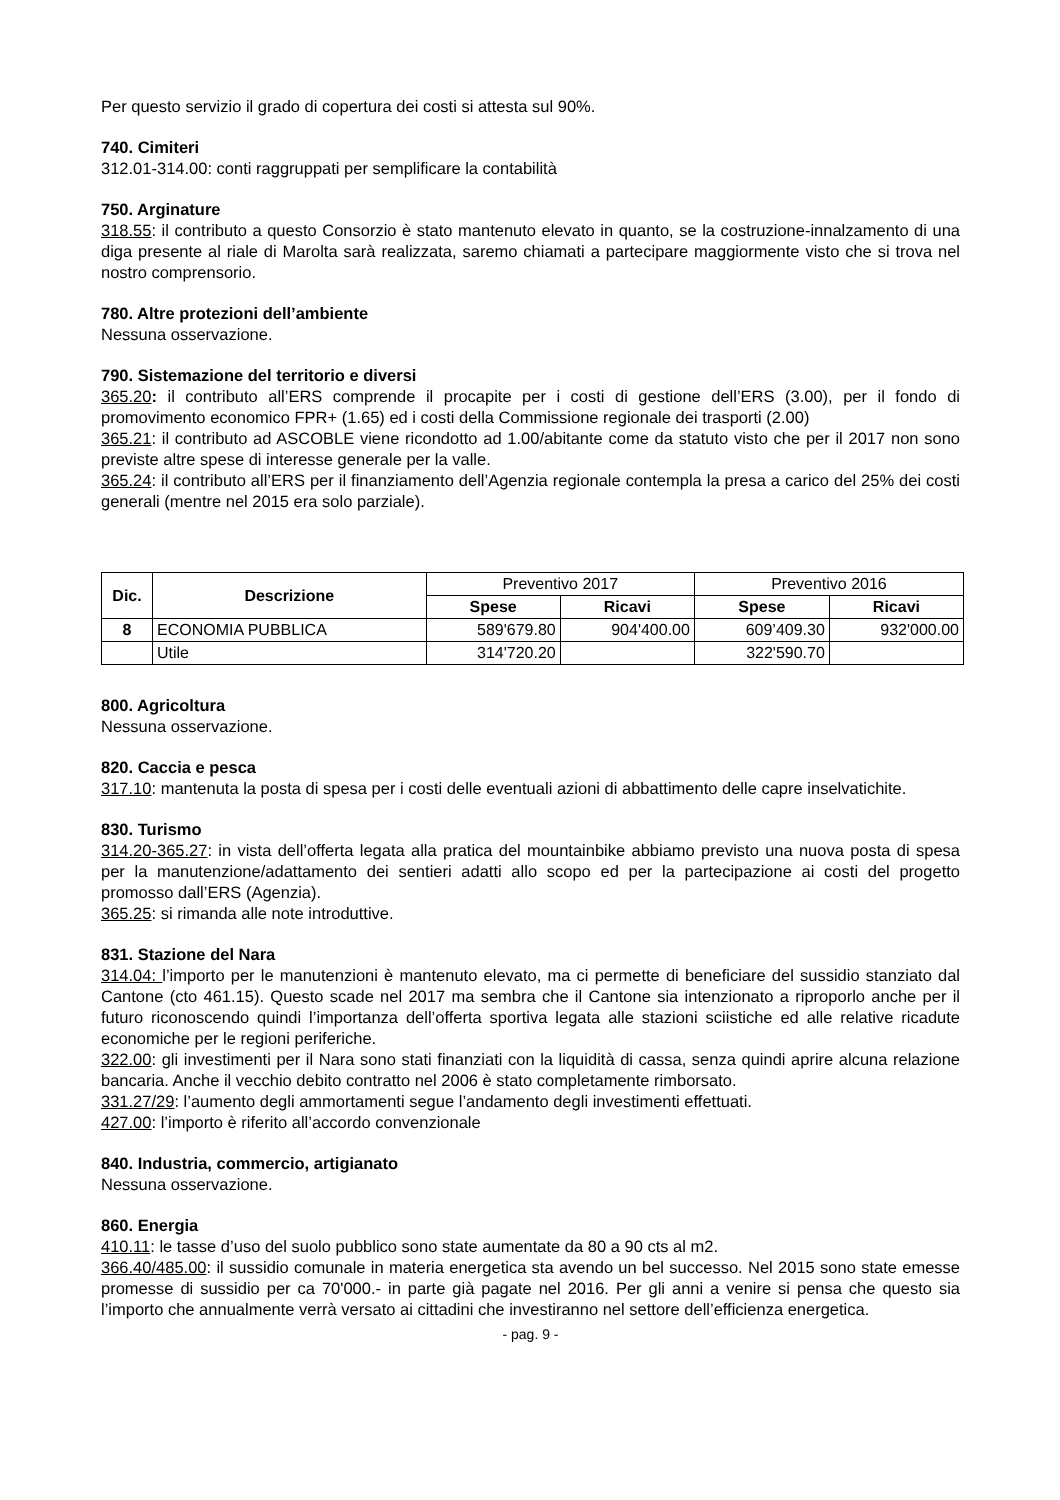Per questo servizio il grado di copertura dei costi si attesta sul 90%.
740. Cimiteri
312.01-314.00: conti raggruppati per semplificare la contabilità
750. Arginature
318.55: il contributo a questo Consorzio è stato mantenuto elevato in quanto, se la costruzione-innalzamento di una diga presente al riale di Marolta sarà realizzata, saremo chiamati a partecipare maggiormente visto che si trova nel nostro comprensorio.
780. Altre protezioni dell’ambiente
Nessuna osservazione.
790. Sistemazione del territorio e diversi
365.20: il contributo all’ERS comprende il procapite per i costi di gestione dell’ERS (3.00), per il fondo di promovimento economico FPR+ (1.65) ed i costi della Commissione regionale dei trasporti (2.00)
365.21: il contributo ad ASCOBLE viene ricondotto ad 1.00/abitante come da statuto visto che per il 2017 non sono previste altre spese di interesse generale per la valle.
365.24: il contributo all’ERS per il finanziamento dell’Agenzia regionale contempla la presa a carico del 25% dei costi generali (mentre nel 2015 era solo parziale).
| Dic. | Descrizione | Preventivo 2017 | | Preventivo 2016 | |
| --- | --- | --- | --- | --- | --- |
| | | Spese | Ricavi | Spese | Ricavi |
| 8 | ECONOMIA PUBBLICA | 589'679.80 | 904'400.00 | 609’409.30 | 932'000.00 |
| | Utile | 314'720.20 | | 322'590.70 | |
800. Agricoltura
Nessuna osservazione.
820. Caccia e pesca
317.10: mantenuta la posta di spesa per i costi delle eventuali azioni di abbattimento delle capre inselvatichite.
830. Turismo
314.20-365.27: in vista dell’offerta legata alla pratica del mountainbike abbiamo previsto una nuova posta di spesa per la manutenzione/adattamento dei sentieri adatti allo scopo ed per la partecipazione ai costi del progetto promosso dall’ERS (Agenzia).
365.25: si rimanda alle note introduttive.
831. Stazione del Nara
314.04: l’importo per le manutenzioni è mantenuto elevato, ma ci permette di beneficiare del sussidio stanziato dal Cantone (cto 461.15). Questo scade nel 2017 ma sembra che il Cantone sia intenzionato a riproporlo anche per il futuro riconoscendo quindi l’importanza dell’offerta sportiva legata alle stazioni sciistiche ed alle relative ricadute economiche per le regioni periferiche.
322.00: gli investimenti per il Nara sono stati finanziati con la liquidità di cassa, senza quindi aprire alcuna relazione bancaria. Anche il vecchio debito contratto nel 2006 è stato completamente rimborsato.
331.27/29: l’aumento degli ammortamenti segue l’andamento degli investimenti effettuati.
427.00: l’importo è riferito all’accordo convenzionale
840. Industria, commercio, artigianato
Nessuna osservazione.
860. Energia
410.11: le tasse d’uso del suolo pubblico sono state aumentate da 80 a 90 cts al m2.
366.40/485.00: il sussidio comunale in materia energetica sta avendo un bel successo. Nel 2015 sono state emesse promesse di sussidio per ca 70'000.- in parte già pagate nel 2016. Per gli anni a venire si pensa che questo sia l’importo che annualmente verrà versato ai cittadini che investiranno nel settore dell’efficienza energetica.
- pag. 9 -